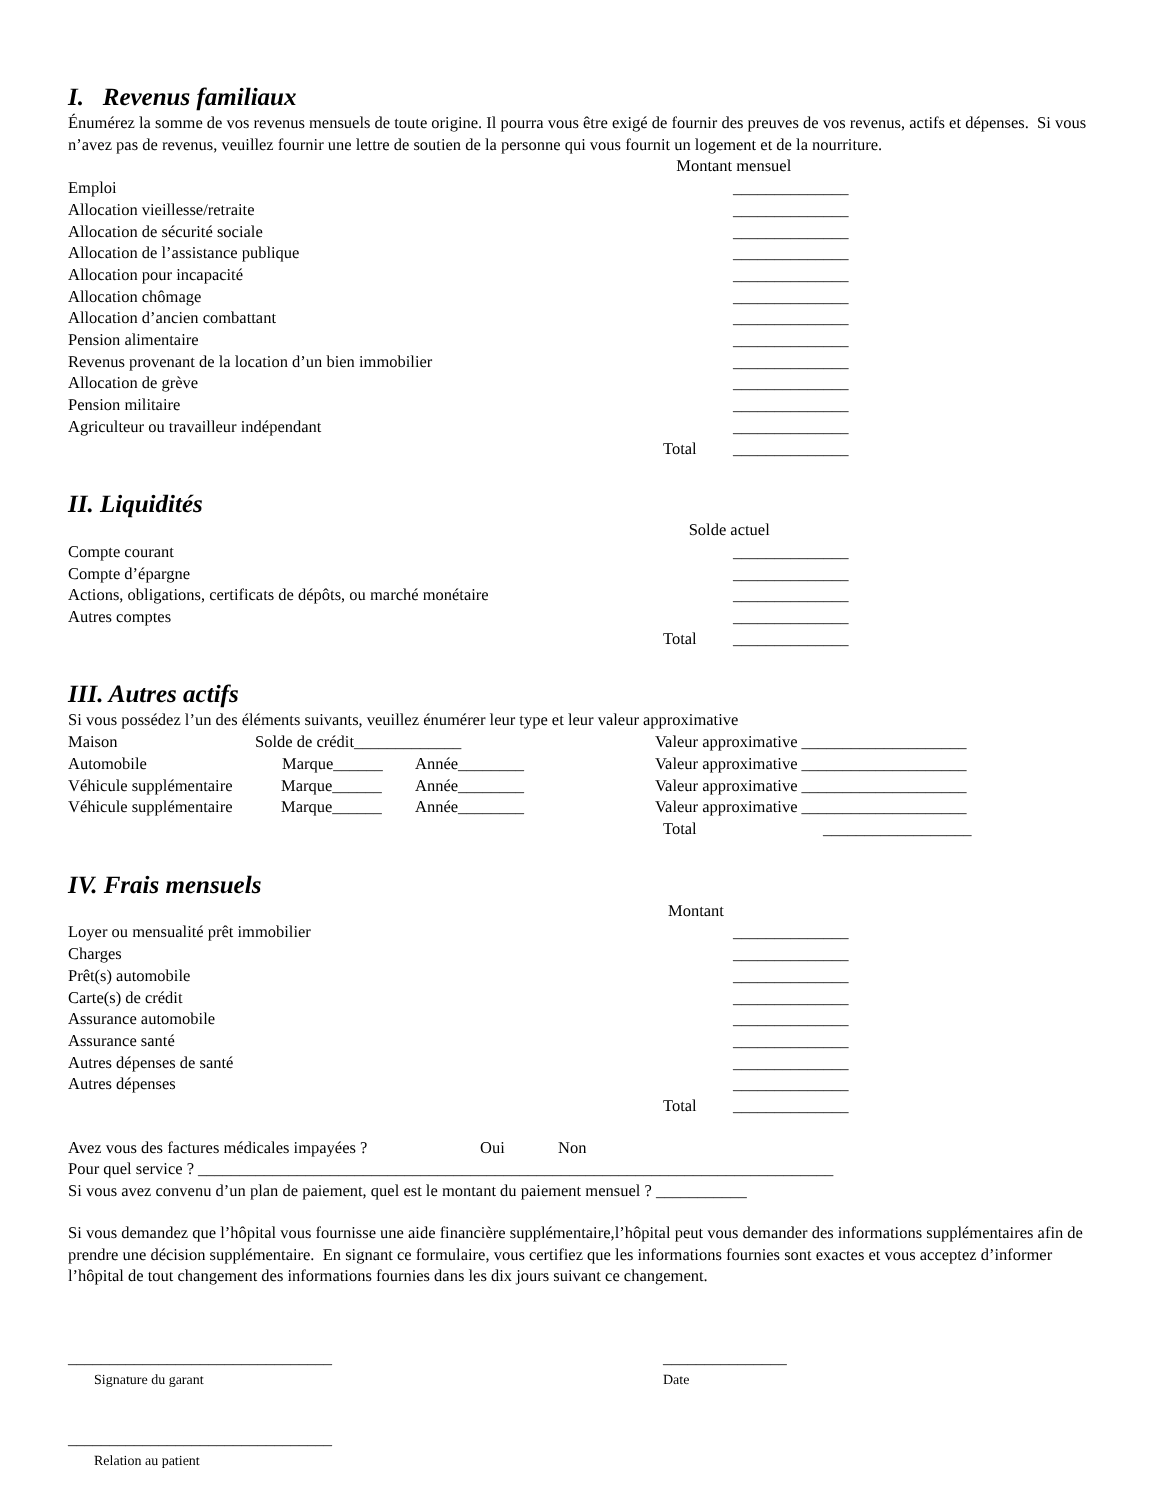I. Revenus familiaux
Énumérez la somme de vos revenus mensuels de toute origine. Il pourra vous être exigé de fournir des preuves de vos revenus, actifs et dépenses. Si vous n’avez pas de revenus, veuillez fournir une lettre de soutien de la personne qui vous fournit un logement et de la nourriture.
Montant mensuel
Emploi ______________
Allocation vieillesse/retraite ______________
Allocation de sécurité sociale ______________
Allocation de l’assistance publique ______________
Allocation pour incapacité ______________
Allocation chômage ______________
Allocation d’ancien combattant ______________
Pension alimentaire ______________
Revenus provenant de la location d’un bien immobilier ______________
Allocation de grève ______________
Pension militaire ______________
Agriculteur ou travailleur indépendant ______________
Total ______________
II. Liquidités
Solde actuel
Compte courant ______________
Compte d’épargne ______________
Actions, obligations, certificats de dépôts, ou marché monétaire ______________
Autres comptes ______________
Total ______________
III. Autres actifs
Si vous possédez l’un des éléments suivants, veuillez énumérer leur type et leur valeur approximative
Maison Solde de crédit_____________ Valeur approximative ____________________
Automobile Marque______ Année________ Valeur approximative ____________________
Véhicule supplémentaire Marque______ Année________ Valeur approximative ____________________
Véhicule supplémentaire Marque______ Année________ Valeur approximative ____________________
Total __________________
IV. Frais mensuels
Montant
Loyer ou mensualité prêt immobilier ______________
Charges ______________
Prêt(s) automobile ______________
Carte(s) de crédit ______________
Assurance automobile ______________
Assurance santé ______________
Autres dépenses de santé ______________
Autres dépenses ______________
Total ______________
Avez vous des factures médicales impayées ? Oui Non
Pour quel service ? _____________________________________________________________________________
Si vous avez convenu d’un plan de paiement, quel est le montant du paiement mensuel ? ___________
Si vous demandez que l’hôpital vous fournisse une aide financière supplémentaire,l’hôpital peut vous demander des informations supplémentaires afin de prendre une décision supplémentaire. En signant ce formulaire, vous certifiez que les informations fournies sont exactes et vous acceptez d’informer l’hôpital de tout changement des informations fournies dans les dix jours suivant ce changement.
________________________________ _______________
Signature du garant Date
________________________________
Relation au patient